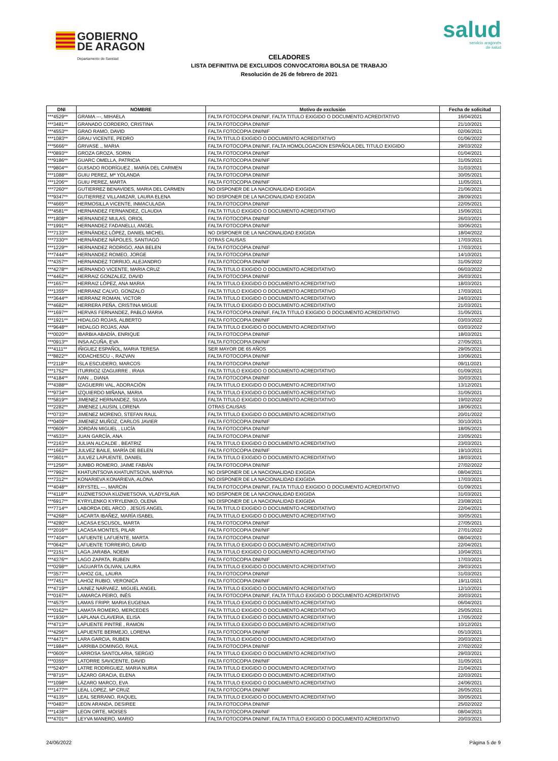GOBIERNO
DE ARAGON Departamento de Sanidad
salud
servicio aragonés
de salud
CELADORES
LISTA DEFINITIVA DE EXCLUIDOS CONVOCATORIA BOLSA DE TRABAJO
Resolución de 26 de febrero de 2021
| DNI | NOMBRE | Motivo de exclusión | Fecha de solicitud |
| --- | --- | --- | --- |
| ***4529** | GRAMA ---, MIHAELA | FALTA FOTOCOPIA DNI/NIF, FALTA TITULO EXIGIDO O DOCUMENTO ACREDITATIVO | 16/04/2021 |
| ***3481** | GRANADO CORDERO, CRISTINA | FALTA FOTOCOPIA DNI/NIF | 21/10/2021 |
| ***4553** | GRAO RAMO, DAVID | FALTA FOTOCOPIA DNI/NIF | 02/06/2021 |
| ***1083** | GRAU VICENTE, PEDRO | FALTA TITULO EXIGIDO O DOCUMENTO ACREDITATIVO | 01/06/2022 |
| ***5666** | GRIVASE ., MARIA | FALTA FOTOCOPIA DNI/NIF, FALTA HOMOLOGACION ESPAÑOLA DEL TITULO EXIGIDO | 29/03/2022 |
| ***0893** | GROZA GROZA, SORIN | FALTA FOTOCOPIA DNI/NIF | 01/04/2021 |
| ***9186** | GUARC OMELLA, PATRICIA | FALTA FOTOCOPIA DNI/NIF | 31/05/2021 |
| ***9804** | GUISADO RODRÍGUEZ , MARÍA DEL CARMEN | FALTA FOTOCOPIA DNI/NIF | 31/03/2021 |
| ***1088** | GUIU PEREZ, Mª YOLANDA | FALTA FOTOCOPIA DNI/NIF | 30/05/2021 |
| ***1206** | GUIU PEREZ, MARTA | FALTA FOTOCOPIA DNI/NIF | 11/05/2021 |
| ***7260** | GUTIERREZ BENAVIDES, MARIA DEL CARMEN | NO DISPONER DE LA NACIONALIDAD EXIGIDA | 21/06/2021 |
| ***9347** | GUTIERREZ VILLAMIZAR, LAURA ELENA | NO DISPONER DE LA NACIONALIDAD EXIGIDA | 28/09/2021 |
| ***4665** | HERMOSILLA VICENTE, INMACULADA | FALTA FOTOCOPIA DNI/NIF | 22/05/2021 |
| ***4581** | HERNANDEZ FERNANDEZ, CLAUDIA | FALTA TITULO EXIGIDO O DOCUMENTO ACREDITATIVO | 15/06/2021 |
| ***1808** | HERNANDEZ MULAS, ORIOL | FALTA FOTOCOPIA DNI/NIF | 26/03/2021 |
| ***1991** | HERNANDEZ FADANELLI, ANGEL | FALTA FOTOCOPIA DNI/NIF | 30/06/2021 |
| ***7133** | HERNÁNDEZ LÓPEZ, DANIEL MICHEL | NO DISPONER DE LA NACIONALIDAD EXIGIDA | 18/04/2022 |
| ***7330** | HERNÁNDEZ NÁPOLES, SANTIAGO | OTRAS CAUSAS | 17/03/2021 |
| ***1229** | HERNANDEZ RODRIGO, ANA BELEN | FALTA FOTOCOPIA DNI/NIF | 17/03/2021 |
| ***7444** | HERNANDEZ ROMEO, JORGE | FALTA FOTOCOPIA DNI/NIF | 14/10/2021 |
| ***4357** | HERNANDEZ TORRIJO, ALEJANDRO | FALTA FOTOCOPIA DNI/NIF | 31/05/2022 |
| ***4278** | HERNANDO VICENTE, MARIA CRUZ | FALTA TITULO EXIGIDO O DOCUMENTO ACREDITATIVO | 06/03/2022 |
| ***4462** | HERRAIZ GONZALEZ, DAVID | FALTA FOTOCOPIA DNI/NIF | 26/03/2021 |
| ***1657** | HERRAIZ LÓPEZ, ANA MARIA | FALTA TITULO EXIGIDO O DOCUMENTO ACREDITATIVO | 18/03/2021 |
| ***1355** | HERRANZ CALVO, GONZALO | FALTA TITULO EXIGIDO O DOCUMENTO ACREDITATIVO | 17/03/2021 |
| ***3644** | HERRANZ ROMAN, VICTOR | FALTA TITULO EXIGIDO O DOCUMENTO ACREDITATIVO | 24/03/2021 |
| ***4682** | HERRERA PEÑA, CRISTINA MIGUE | FALTA TITULO EXIGIDO O DOCUMENTO ACREDITATIVO | 21/03/2021 |
| ***1697** | HERVAS FERNANDEZ, PABLO MARIA | FALTA FOTOCOPIA DNI/NIF, FALTA TITULO EXIGIDO O DOCUMENTO ACREDITATIVO | 31/05/2021 |
| ***1921** | HIDALGO ROJAS, ALBERTO | FALTA FOTOCOPIA DNI/NIF | 03/03/2022 |
| ***9648** | HIDALGO ROJAS, ANA | FALTA TITULO EXIGIDO O DOCUMENTO ACREDITATIVO | 03/03/2022 |
| ***0020** | IBARBIA ABADÍA, ENRIQUE | FALTA FOTOCOPIA DNI/NIF | 18/03/2021 |
| ***0913** | INSA ACUÑA, EVA | FALTA FOTOCOPIA DNI/NIF | 27/05/2021 |
| ***4111** | IÑIGUEZ ESPAÑOL, MARIA TERESA | SER MAYOR DE 65 AÑOS | 29/05/2021 |
| ***8822** | IODACHESCU -, RAZVAN | FALTA FOTOCOPIA DNI/NIF | 10/06/2021 |
| ***2118** | ISLA ESCUDERO, MARCOS | FALTA FOTOCOPIA DNI/NIF | 09/11/2021 |
| ***1752** | ITURRIOZ IZAGUIRRE , IRAIA | FALTA TITULO EXIGIDO O DOCUMENTO ACREDITATIVO | 01/09/2021 |
| ***4184** | IVAN ., DIANA | FALTA FOTOCOPIA DNI/NIF | 30/03/2021 |
| ***4388** | IZAGUERRI VAL, ADORACIÓN | FALTA TITULO EXIGIDO O DOCUMENTO ACREDITATIVO | 13/12/2021 |
| ***9734** | IZQUIERDO MIÑANA, MARIA | FALTA TITULO EXIGIDO O DOCUMENTO ACREDITATIVO | 31/05/2021 |
| ***5819** | JIMENEZ HERNANDEZ, SILVIA | FALTA TITULO EXIGIDO O DOCUMENTO ACREDITATIVO | 19/02/2022 |
| ***2282** | JIMENEZ LAUSIN, LORENA | OTRAS CAUSAS | 18/06/2021 |
| ***0733** | JIMENEZ MORENO, STEFAN RAUL | FALTA TITULO EXIGIDO O DOCUMENTO ACREDITATIVO | 20/01/2022 |
| ***0409** | JIMENEZ MUÑOZ, CARLOS JAVIER | FALTA FOTOCOPIA DNI/NIF | 30/10/2021 |
| ***0606** | JORDÁN MIGUEL , LUCÍA | FALTA FOTOCOPIA DNI/NIF | 18/05/2021 |
| ***4533** | JUAN GARCÍA, ANA | FALTA FOTOCOPIA DNI/NIF | 23/05/2021 |
| ***2163** | JULIAN ALCALDE , BEATRIZ | FALTA TITULO EXIGIDO O DOCUMENTO ACREDITATIVO | 23/03/2021 |
| ***1663** | JULVEZ BAILE, MARÍA DE BELEN | FALTA FOTOCOPIA DNI/NIF | 19/10/2021 |
| ***3601** | JULVEZ LAPUENTE, DANIEL | FALTA TITULO EXIGIDO O DOCUMENTO ACREDITATIVO | 18/03/2021 |
| ***1256** | JUMBO ROMERO, JAIME FABIÁN | FALTA FOTOCOPIA DNI/NIF | 27/02/2022 |
| ***7992** | KHATUNTSOVA KHATUNTSOVA, MARYNA | NO DISPONER DE LA NACIONALIDAD EXIGIDA | 08/04/2021 |
| ***7312** | KONARIEVA KONARIEVA, ALONA | NO DISPONER DE LA NACIONALIDAD EXIGIDA | 17/03/2021 |
| ***4048** | KRYSTEL ---, MARCIN | FALTA FOTOCOPIA DNI/NIF, FALTA TITULO EXIGIDO O DOCUMENTO ACREDITATIVO | 01/09/2021 |
| ***4118** | KUZNIETSOVA KUZNIETSOVA, VLADYSLAVA | NO DISPONER DE LA NACIONALIDAD EXIGIDA | 31/03/2021 |
| ***6917** | KYRYLENKO KYRYLENKO, OLENA | NO DISPONER DE LA NACIONALIDAD EXIGIDA | 23/08/2021 |
| ***7714** | LABORDA DEL ARCO , JESÚS ANGEL | FALTA TITULO EXIGIDO O DOCUMENTO ACREDITATIVO | 22/04/2021 |
| ***4268** | LACARTA IBAÑEZ, MARÍA ISABEL | FALTA TITULO EXIGIDO O DOCUMENTO ACREDITATIVO | 30/05/2021 |
| ***4280** | LACASA ESCUSOL, MARTA | FALTA FOTOCOPIA DNI/NIF | 27/05/2021 |
| ***2016** | LACASA MONTES, PILAR | FALTA FOTOCOPIA DNI/NIF | 27/01/2022 |
| ***7404** | LAFUENTE LAFUENTE, MARTA | FALTA FOTOCOPIA DNI/NIF | 08/04/2021 |
| ***0642** | LAFUENTE TORREIRO, DAVID | FALTA TITULO EXIGIDO O DOCUMENTO ACREDITATIVO | 22/04/2021 |
| ***2151** | LAGA JARABA, NOEMI | FALTA TITULO EXIGIDO O DOCUMENTO ACREDITATIVO | 10/04/2021 |
| ***4376** | LAGO ZAPATA, RUBEN | FALTA FOTOCOPIA DNI/NIF | 17/03/2021 |
| ***0298** | LAGUARTA OLIVAN, LAURA | FALTA TITULO EXIGIDO O DOCUMENTO ACREDITATIVO | 29/03/2021 |
| ***3577** | LAHOZ GIL, LAURA | FALTA FOTOCOPIA DNI/NIF | 31/03/2021 |
| ***7451** | LAHOZ RUBIO, VERONICA | FALTA FOTOCOPIA DNI/NIF | 19/11/2021 |
| ***4719** | LAINEZ NARVAEZ, MIGUEL ANGEL | FALTA TITULO EXIGIDO O DOCUMENTO ACREDITATIVO | 12/10/2021 |
| ***0167** | LAMARCA PEIRO, INÉS | FALTA FOTOCOPIA DNI/NIF, FALTA TITULO EXIGIDO O DOCUMENTO ACREDITATIVO | 20/03/2021 |
| ***4575** | LAMAS FRIPP, MARIA EUGENIA | FALTA TITULO EXIGIDO O DOCUMENTO ACREDITATIVO | 06/04/2021 |
| ***0162** | LAMATA ROMERO, MERCEDES | FALTA TITULO EXIGIDO O DOCUMENTO ACREDITATIVO | 25/05/2021 |
| ***1936** | LAPLANA CLAVERIA, ELISA | FALTA TITULO EXIGIDO O DOCUMENTO ACREDITATIVO | 17/05/2022 |
| ***4713** | LAPUENTE PINTRE , RAMON | FALTA TITULO EXIGIDO O DOCUMENTO ACREDITATIVO | 10/12/2021 |
| ***4256** | LAPUENTE BERMEJO, LORENA | FALTA FOTOCOPIA DNI/NIF | 05/10/2021 |
| ***4471** | LARA GARCIA, RUBEN | FALTA TITULO EXIGIDO O DOCUMENTO ACREDITATIVO | 20/03/2021 |
| ***1984** | LARRIBA DOMINGO, RAUL | FALTA FOTOCOPIA DNI/NIF | 27/02/2022 |
| ***0605** | LARROSA SANTOLARIA, SERGIO | FALTA TITULO EXIGIDO O DOCUMENTO ACREDITATIVO | 29/03/2021 |
| ***0355** | LATORRE SAVICENTE, DAVID | FALTA FOTOCOPIA DNI/NIF | 31/05/2021 |
| ***5240** | LATRE RODRIGUEZ, MARIA NURIA | FALTA TITULO EXIGIDO O DOCUMENTO ACREDITATIVO | 21/04/2021 |
| ***8715** | LÁZARO GRACIA, ELENA | FALTA TITULO EXIGIDO O DOCUMENTO ACREDITATIVO | 22/03/2021 |
| ***1098** | LÁZARO MARCO, EVA | FALTA TITULO EXIGIDO O DOCUMENTO ACREDITATIVO | 24/06/2021 |
| ***1477** | LEAL LOPEZ, Mª CRUZ | FALTA FOTOCOPIA DNI/NIF | 26/05/2021 |
| ***4135** | LEAL SERRANO, RAQUEL | FALTA TITULO EXIGIDO O DOCUMENTO ACREDITATIVO | 30/05/2021 |
| ***0483** | LEON ARANDA, DESIREE | FALTA FOTOCOPIA DNI/NIF | 25/02/2022 |
| ***1438** | LEON ORTE, MOISES | FALTA FOTOCOPIA DNI/NIF | 08/04/2021 |
| ***4701** | LEYVA MANERO, MARIO | FALTA FOTOCOPIA DNI/NIF, FALTA TITULO EXIGIDO O DOCUMENTO ACREDITATIVO | 20/03/2021 |
24/06/2022 Página 5 de 9